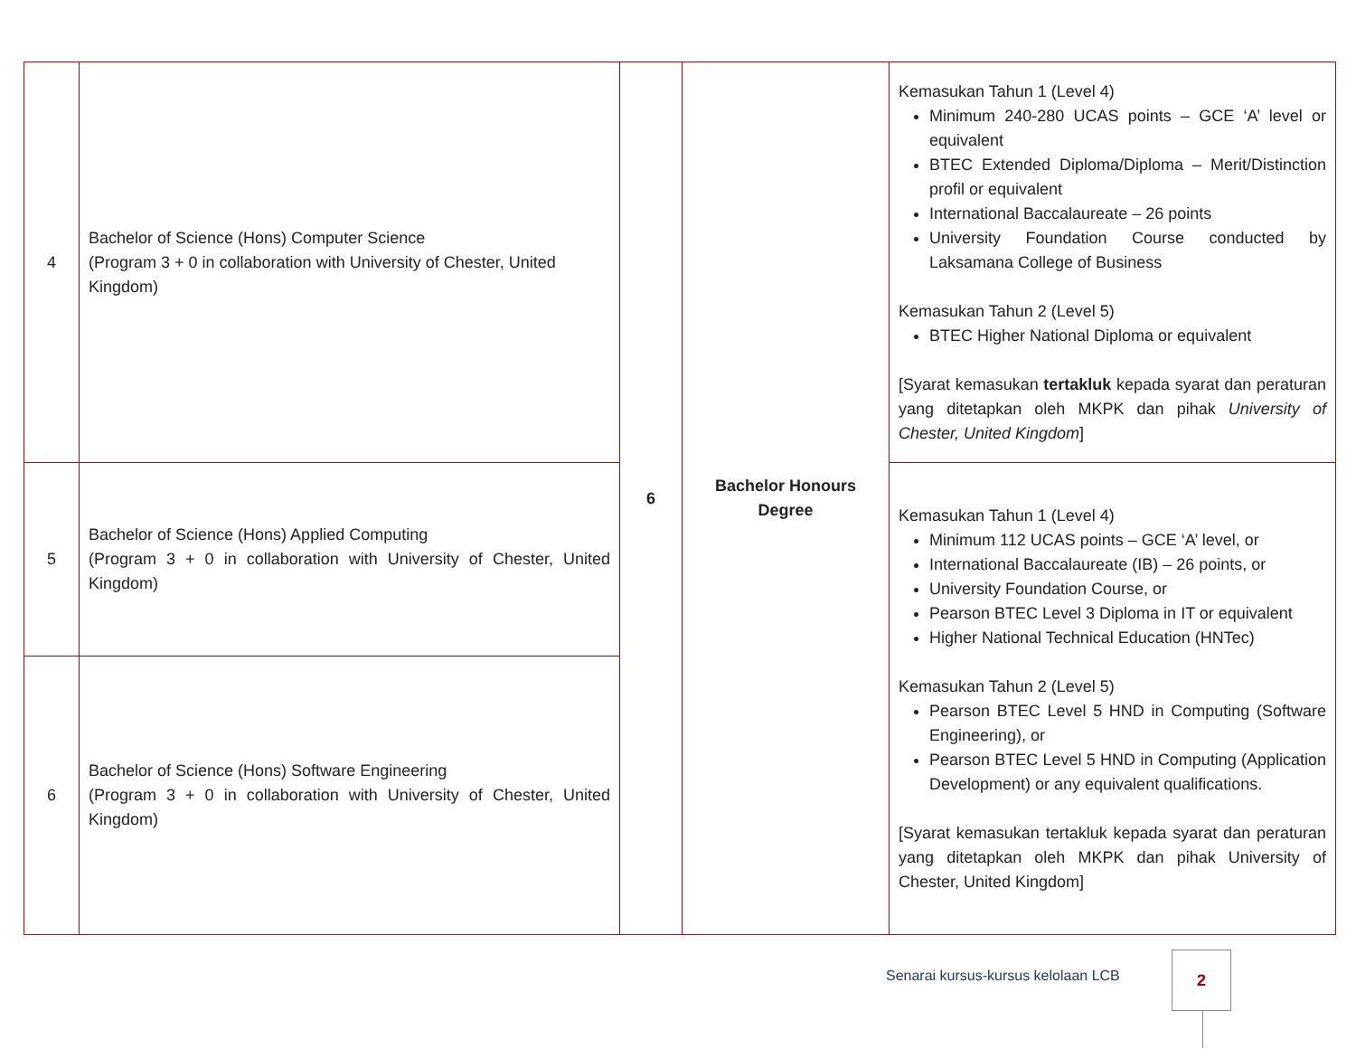| 4 | Bachelor of Science (Hons) Computer Science (Program 3 + 0 in collaboration with University of Chester, United Kingdom) | 6 | Bachelor Honours Degree | Kemasukan Tahun 1 (Level 4) Minimum 240-280 UCAS points – GCE ‘A’ level or equivalent BTEC Extended Diploma/Diploma – Merit/Distinction profil or equivalent International Baccalaureate – 26 points University Foundation Course conducted by Laksamana College of Business Kemasukan Tahun 2 (Level 5) BTEC Higher National Diploma or equivalent [Syarat kemasukan tertakluk kepada syarat dan peraturan yang ditetapkan oleh MKPK dan pihak University of Chester, United Kingdom ] |
| 5 | Bachelor of Science (Hons) Applied Computing (Program 3 + 0 in collaboration with University of Chester, United Kingdom) | | | Kemasukan Tahun 1 (Level 4) Minimum 112 UCAS points – GCE ‘A’ level, or International Baccalaureate (IB) – 26 points, or University Foundation Course, or Pearson BTEC Level 3 Diploma in IT or equivalent Higher National Technical Education (HNTec) Kemasukan Tahun 2 (Level 5) Pearson BTEC Level 5 HND in Computing (Software Engineering), or Pearson BTEC Level 5 HND in Computing (Application Development) or any equivalent qualifications. [Syarat kemasukan tertakluk kepada syarat dan peraturan yang ditetapkan oleh MKPK dan pihak University of Chester, United Kingdom] |
| 6 | Bachelor of Science (Hons) Software Engineering (Program 3 + 0 in collaboration with University of Chester, United Kingdom) | | | |
Senarai kursus-kursus kelolaan LCB
2